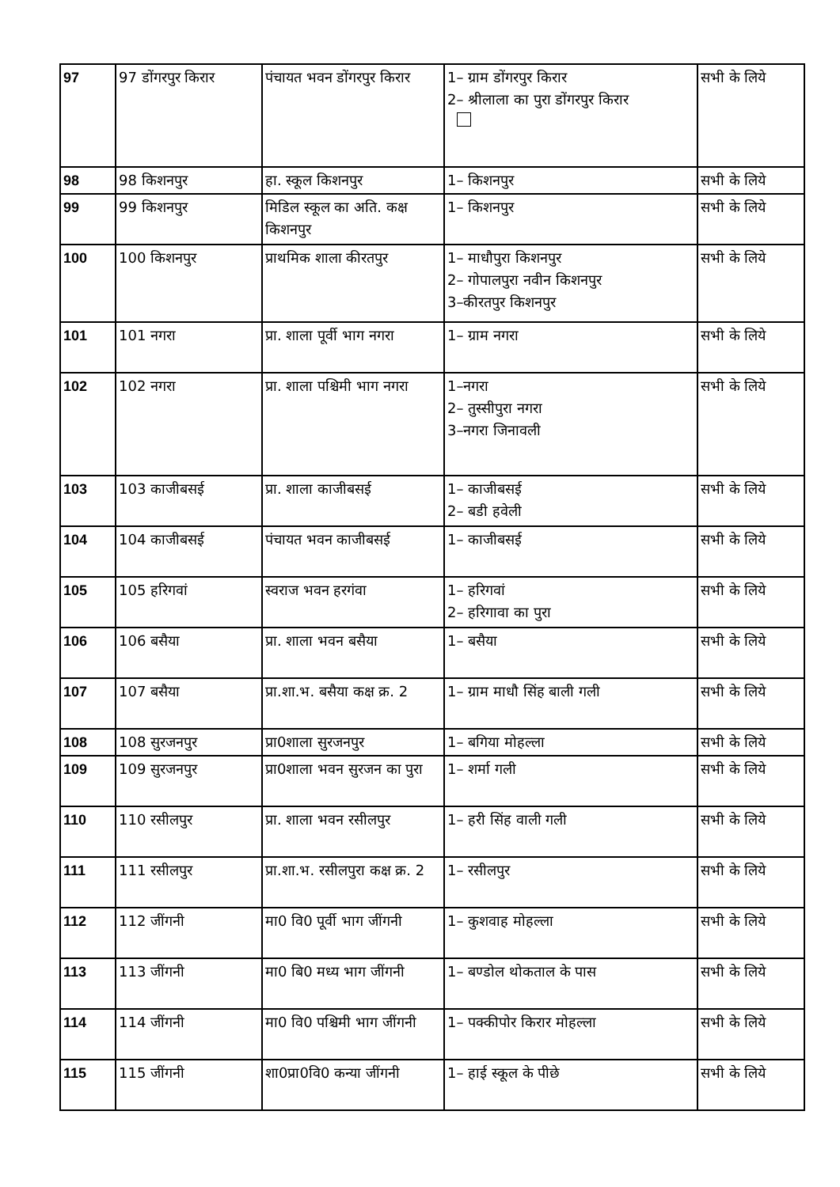| 97 | 97 डोंगरपुर किरार | पंचायत भवन डोंगरपुर किरार | 1– ग्राम डोंगरपुर किरार 2– श्रीलाला का पुरा डोंगरपुर किरार | सभी के लिये |
| 98 | 98 किशनपुर | हा. स्कूल किशनपुर | 1– किशनपुर | सभी के लिये |
| 99 | 99 किशनपुर | मिडिल स्कूल का अति. कक्ष किशनपुर | 1– किशनपुर | सभी के लिये |
| 100 | 100 किशनपुर | प्राथमिक शाला कीरतपुर | 1– माधौपुरा किशनपुर 2– गोपालपुरा नवीन किशनपुर 3–कीरतपुर किशनपुर | सभी के लिये |
| 101 | 101 नगरा | प्रा. शाला पूर्वी भाग नगरा | 1– ग्राम नगरा | सभी के लिये |
| 102 | 102 नगरा | प्रा. शाला पश्चिमी भाग नगरा | 1–नगरा 2– तुस्सीपुरा नगरा 3–नगरा जिनावली | सभी के लिये |
| 103 | 103 काजीबसई | प्रा. शाला काजीबसई | 1– काजीबसई 2– बडी हवेली | सभी के लिये |
| 104 | 104 काजीबसई | पंचायत भवन काजीबसई | 1– काजीबसई | सभी के लिये |
| 105 | 105 हरिगवां | स्वराज भवन हरगंवा | 1– हरिगवां 2– हरिगावा का पुरा | सभी के लिये |
| 106 | 106 बसैया | प्रा. शाला भवन बसैया | 1– बसैया | सभी के लिये |
| 107 | 107 बसैया | प्रा.शा.भ. बसैया कक्ष क्र. 2 | 1– ग्राम माधौ सिंह बाली गली | सभी के लिये |
| 108 | 108 सुरजनपुर | प्रा0शाला सुरजनपुर | 1– बगिया मोहल्ला | सभी के लिये |
| 109 | 109 सुरजनपुर | प्रा0शाला भवन सुरजन का पुरा | 1– शर्मा गली | सभी के लिये |
| 110 | 110 रसीलपुर | प्रा. शाला भवन रसीलपुर | 1– हरी सिंह वाली गली | सभी के लिये |
| 111 | 111 रसीलपुर | प्रा.शा.भ. रसीलपुरा कक्ष क्र. 2 | 1– रसीलपुर | सभी के लिये |
| 112 | 112 जींगनी | मा0 वि0 पूर्वी भाग जींगनी | 1– कुशवाह मोहल्ला | सभी के लिये |
| 113 | 113 जींगनी | मा0 बि0 मध्य भाग जींगनी | 1– बण्डोल थोकताल के पास | सभी के लिये |
| 114 | 114 जींगनी | मा0 वि0 पश्चिमी भाग जींगनी | 1– पक्कीपोर किरार मोहल्ला | सभी के लिये |
| 115 | 115 जींगनी | शा0प्रा0वि0 कन्या जींगनी | 1– हाई स्कूल के पीछे | सभी के लिये |